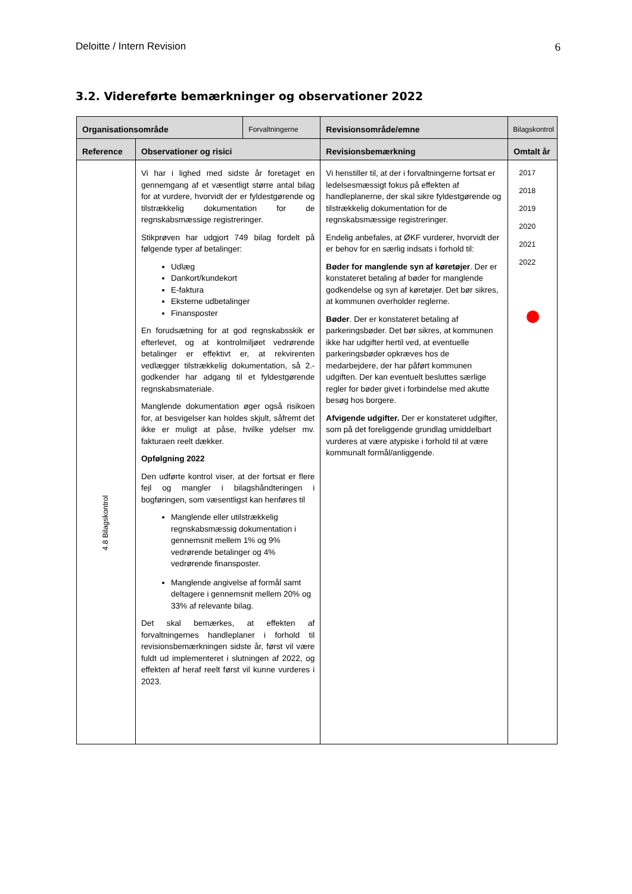Deloitte / Intern Revision 6
3.2. Videreførte bemærkninger og observationer 2022
| Organisationsområde | | Forvaltningerne | Revisionsområde/emne | Bilagskontrol |
| --- | --- | --- | --- | --- |
| Reference | Observationer og risici | | Revisionsbemærkning | Omtalt år |
| 4.8 Bilagskontrol | Vi har i lighed med sidste år foretaget en gennemgang af et væsentligt større antal bilag for at vurdere, hvorvidt der er fyldestgørende og tilstrækkelig dokumentation for de regnskabsmæssige registreringer. Stikprøven har udgjort 749 bilag fordelt på følgende typer af betalinger: Udlæg Dankort/kundekort E-faktura Eksterne udbetalinger Finansposter En forudsætning for at god regnskabsskik er efterlevet, og at kontrolmiljøet vedrørende betalinger er effektivt er, at rekvirenten vedlægger tilstrækkelig dokumentation, så 2.-godkender har adgang til et fyldestgørende regnskabsmateriale. Manglende dokumentation øger også risikoen for, at besvigelser kan holdes skjult, såfremt det ikke er muligt at påse, hvilke ydelser mv. fakturaen reelt dækker. Opfølgning 2022 Den udførte kontrol viser, at der fortsat er flere fejl og mangler i bilagshåndteringen i bogføringen, som væsentligst kan henføres til Manglende eller utilstrækkelig regnskabsmæssig dokumentation i gennemsnit mellem 1% og 9% vedrørende betalinger og 4% vedrørende finansposter. Manglende angivelse af formål samt deltagere i gennemsnit mellem 20% og 33% af relevante bilag. Det skal bemærkes, at effekten af forvaltningernes handleplaner i forhold til revisionsbemærkningen sidste år, først vil være fuldt ud implementeret i slutningen af 2022, og effekten af heraf reelt først vil kunne vurderes i 2023. | | Vi henstiller til, at der i forvaltningerne fortsat er ledelsesmæssigt fokus på effekten af handleplanerne, der skal sikre fyldestgørende og tilstrækkelig dokumentation for de regnskabsmæssige registreringer. Endelig anbefales, at ØKF vurderer, hvorvidt der er behov for en særlig indsats i forhold til: Bøder for manglende syn af køretøjer . Der er konstateret betaling af bøder for manglende godkendelse og syn af køretøjer. Det bør sikres, at kommunen overholder reglerne. Bøder . Der er konstateret betaling af parkeringsbøder. Det bør sikres, at kommunen ikke har udgifter hertil ved, at eventuelle parkeringsbøder opkræves hos de medarbejdere, der har påført kommunen udgiften. Der kan eventuelt besluttes særlige regler for bøder givet i forbindelse med akutte besøg hos borgere. Afvigende udgifter. Der er konstateret udgifter, som på det foreliggende grundlag umiddelbart vurderes at være atypiske i forhold til at være kommunalt formål/anliggende. | 2017 2018 2019 2020 2021 2022 |